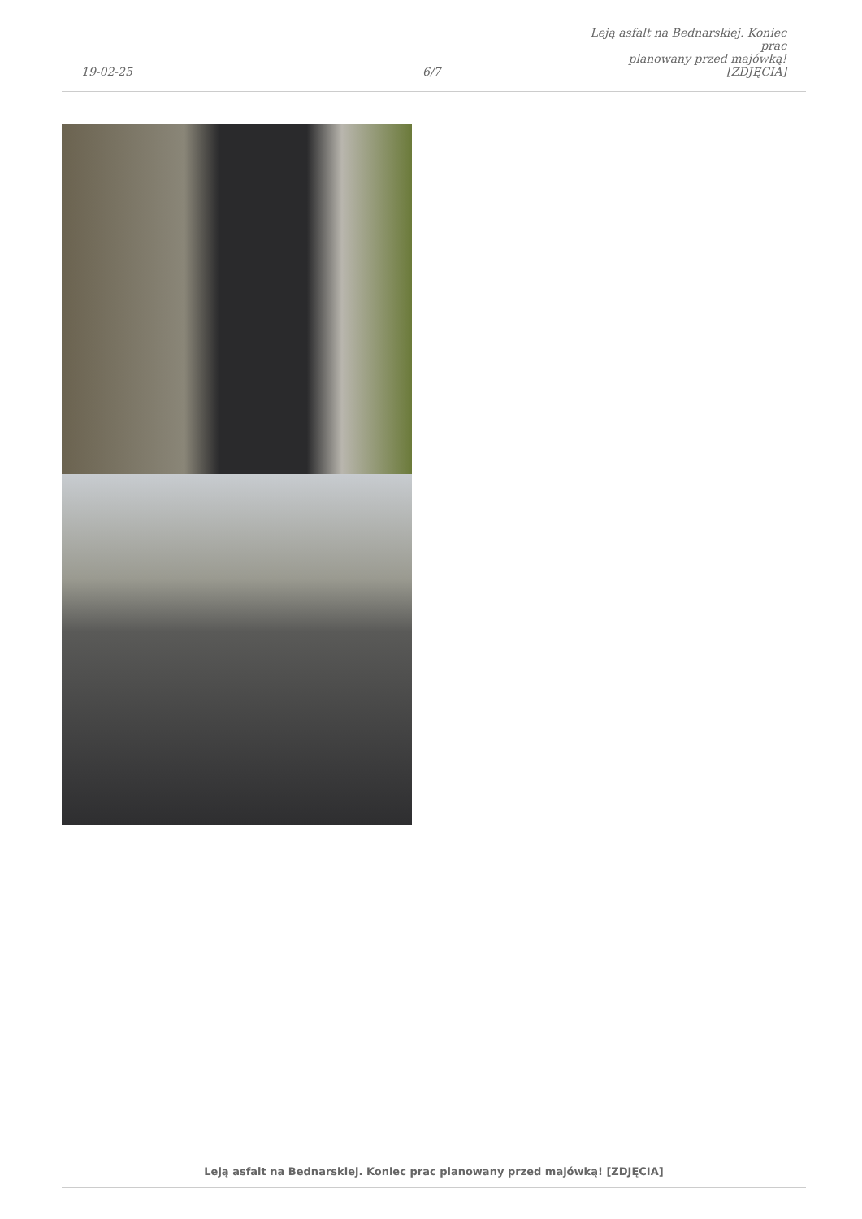19-02-25
6/7
Leją asfalt na Bednarskiej. Koniec prac
planowany przed majówką! [ZDJĘCIA]
Leją asfalt na Bednarskiej. Koniec prac planowany przed majówką! [ZDJĘCIA]